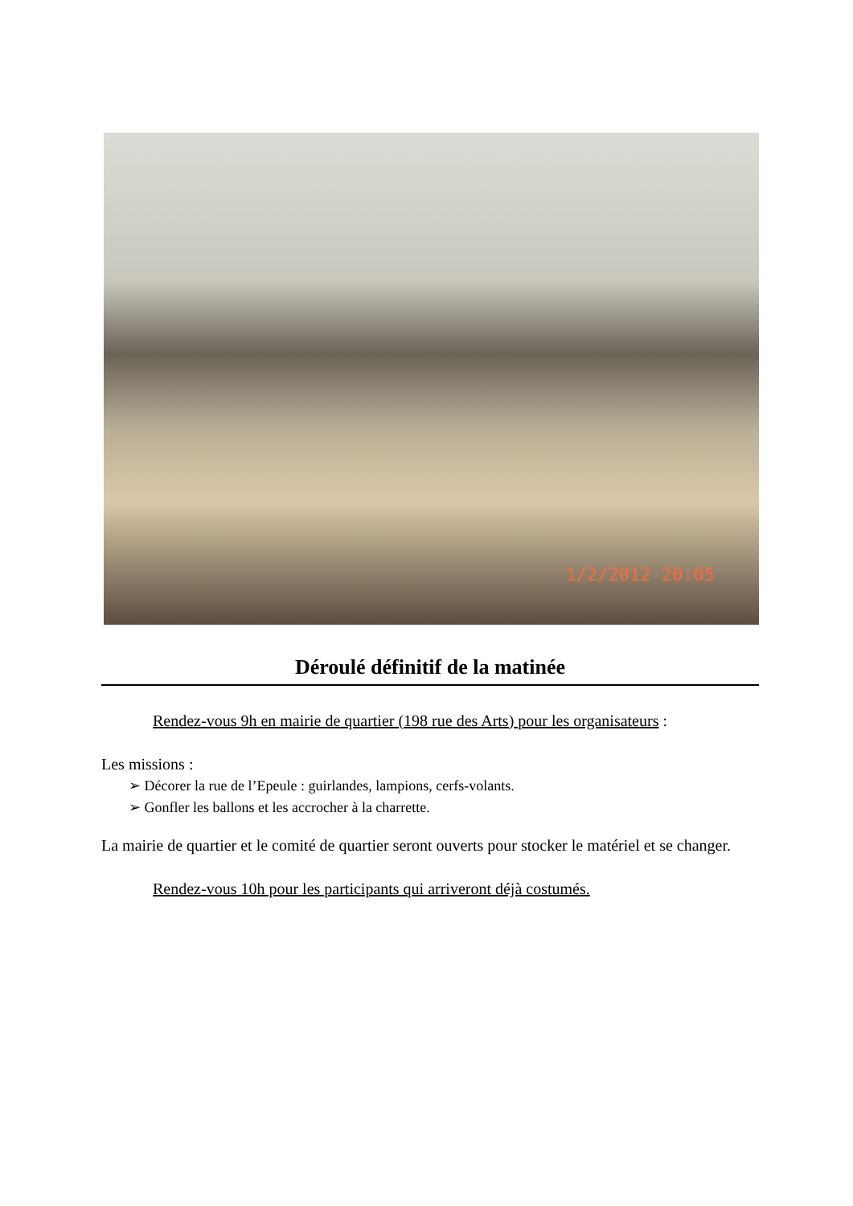1/2/2012 20:05
Déroulé définitif de la matinée
Rendez-vous 9h en mairie de quartier (198 rue des Arts) pour les organisateurs :
Les missions :
➢ Décorer la rue de l’Epeule : guirlandes, lampions, cerfs-volants.
➢ Gonfler les ballons et les accrocher à la charrette.
La mairie de quartier et le comité de quartier seront ouverts pour stocker le matériel et se changer.
Rendez-vous 10h pour les participants qui arriveront déjà costumés.